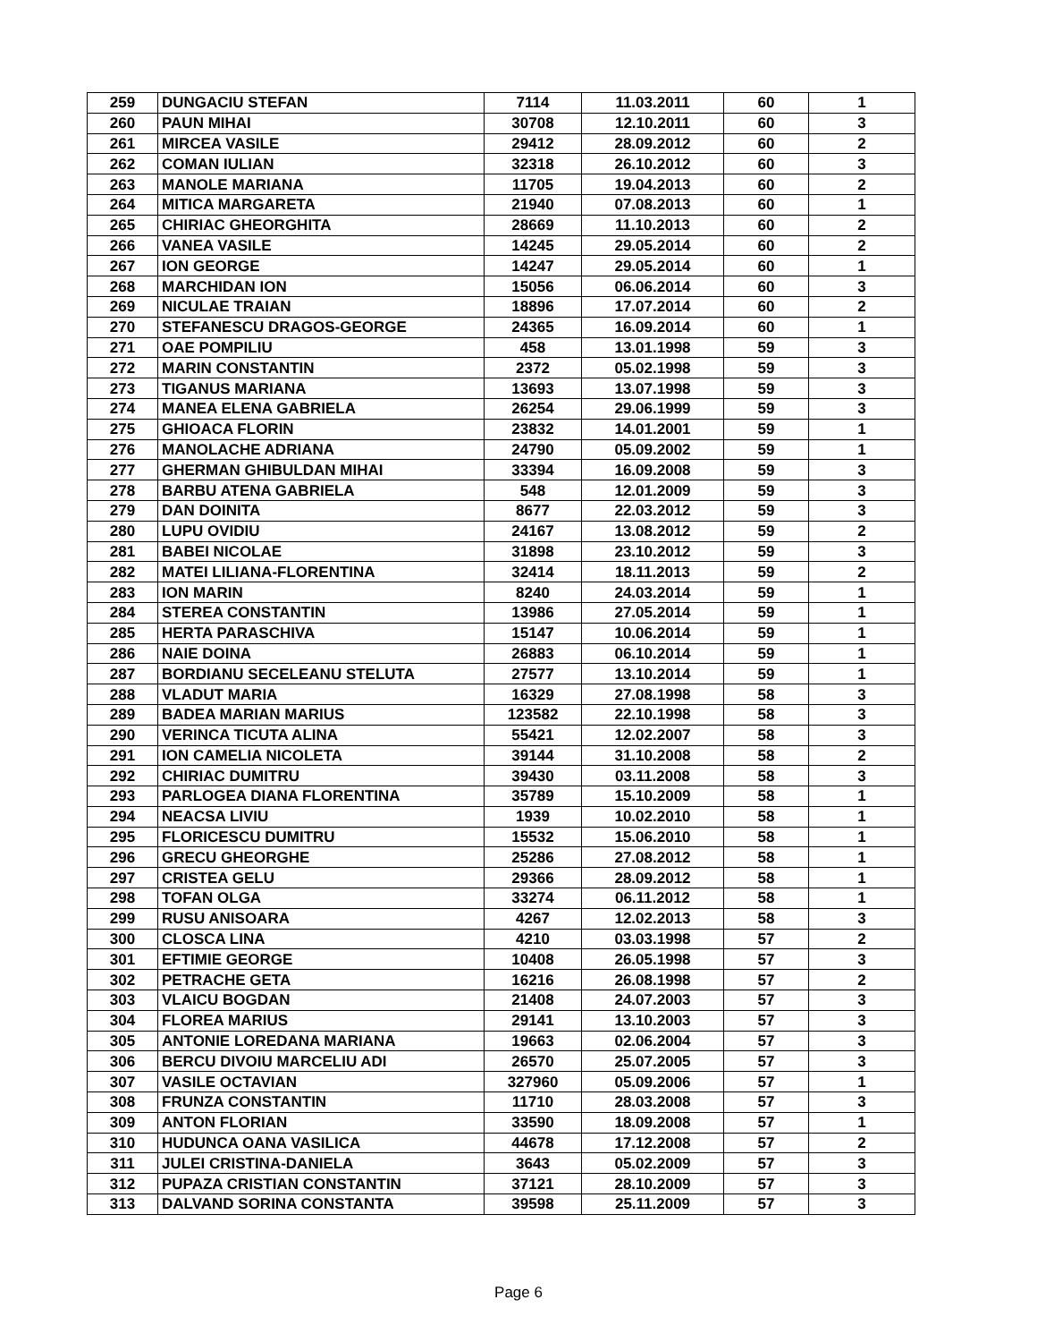| 259 | DUNGACIU STEFAN | 7114 | 11.03.2011 | 60 | 1 |
| 260 | PAUN MIHAI | 30708 | 12.10.2011 | 60 | 3 |
| 261 | MIRCEA VASILE | 29412 | 28.09.2012 | 60 | 2 |
| 262 | COMAN IULIAN | 32318 | 26.10.2012 | 60 | 3 |
| 263 | MANOLE MARIANA | 11705 | 19.04.2013 | 60 | 2 |
| 264 | MITICA MARGARETA | 21940 | 07.08.2013 | 60 | 1 |
| 265 | CHIRIAC GHEORGHITA | 28669 | 11.10.2013 | 60 | 2 |
| 266 | VANEA VASILE | 14245 | 29.05.2014 | 60 | 2 |
| 267 | ION GEORGE | 14247 | 29.05.2014 | 60 | 1 |
| 268 | MARCHIDAN ION | 15056 | 06.06.2014 | 60 | 3 |
| 269 | NICULAE TRAIAN | 18896 | 17.07.2014 | 60 | 2 |
| 270 | STEFANESCU DRAGOS-GEORGE | 24365 | 16.09.2014 | 60 | 1 |
| 271 | OAE POMPILIU | 458 | 13.01.1998 | 59 | 3 |
| 272 | MARIN CONSTANTIN | 2372 | 05.02.1998 | 59 | 3 |
| 273 | TIGANUS MARIANA | 13693 | 13.07.1998 | 59 | 3 |
| 274 | MANEA ELENA GABRIELA | 26254 | 29.06.1999 | 59 | 3 |
| 275 | GHIOACA FLORIN | 23832 | 14.01.2001 | 59 | 1 |
| 276 | MANOLACHE ADRIANA | 24790 | 05.09.2002 | 59 | 1 |
| 277 | GHERMAN GHIBULDAN MIHAI | 33394 | 16.09.2008 | 59 | 3 |
| 278 | BARBU ATENA GABRIELA | 548 | 12.01.2009 | 59 | 3 |
| 279 | DAN DOINITA | 8677 | 22.03.2012 | 59 | 3 |
| 280 | LUPU OVIDIU | 24167 | 13.08.2012 | 59 | 2 |
| 281 | BABEI NICOLAE | 31898 | 23.10.2012 | 59 | 3 |
| 282 | MATEI LILIANA-FLORENTINA | 32414 | 18.11.2013 | 59 | 2 |
| 283 | ION MARIN | 8240 | 24.03.2014 | 59 | 1 |
| 284 | STEREA CONSTANTIN | 13986 | 27.05.2014 | 59 | 1 |
| 285 | HERTA PARASCHIVA | 15147 | 10.06.2014 | 59 | 1 |
| 286 | NAIE DOINA | 26883 | 06.10.2014 | 59 | 1 |
| 287 | BORDIANU SECELEANU STELUTA | 27577 | 13.10.2014 | 59 | 1 |
| 288 | VLADUT MARIA | 16329 | 27.08.1998 | 58 | 3 |
| 289 | BADEA MARIAN MARIUS | 123582 | 22.10.1998 | 58 | 3 |
| 290 | VERINCA TICUTA ALINA | 55421 | 12.02.2007 | 58 | 3 |
| 291 | ION CAMELIA NICOLETA | 39144 | 31.10.2008 | 58 | 2 |
| 292 | CHIRIAC DUMITRU | 39430 | 03.11.2008 | 58 | 3 |
| 293 | PARLOGEA DIANA FLORENTINA | 35789 | 15.10.2009 | 58 | 1 |
| 294 | NEACSA LIVIU | 1939 | 10.02.2010 | 58 | 1 |
| 295 | FLORICESCU DUMITRU | 15532 | 15.06.2010 | 58 | 1 |
| 296 | GRECU GHEORGHE | 25286 | 27.08.2012 | 58 | 1 |
| 297 | CRISTEA GELU | 29366 | 28.09.2012 | 58 | 1 |
| 298 | TOFAN OLGA | 33274 | 06.11.2012 | 58 | 1 |
| 299 | RUSU ANISOARA | 4267 | 12.02.2013 | 58 | 3 |
| 300 | CLOSCA LINA | 4210 | 03.03.1998 | 57 | 2 |
| 301 | EFTIMIE GEORGE | 10408 | 26.05.1998 | 57 | 3 |
| 302 | PETRACHE GETA | 16216 | 26.08.1998 | 57 | 2 |
| 303 | VLAICU BOGDAN | 21408 | 24.07.2003 | 57 | 3 |
| 304 | FLOREA MARIUS | 29141 | 13.10.2003 | 57 | 3 |
| 305 | ANTONIE LOREDANA MARIANA | 19663 | 02.06.2004 | 57 | 3 |
| 306 | BERCU DIVOIU MARCELIU ADI | 26570 | 25.07.2005 | 57 | 3 |
| 307 | VASILE OCTAVIAN | 327960 | 05.09.2006 | 57 | 1 |
| 308 | FRUNZA CONSTANTIN | 11710 | 28.03.2008 | 57 | 3 |
| 309 | ANTON FLORIAN | 33590 | 18.09.2008 | 57 | 1 |
| 310 | HUDUNCA OANA VASILICA | 44678 | 17.12.2008 | 57 | 2 |
| 311 | JULEI CRISTINA-DANIELA | 3643 | 05.02.2009 | 57 | 3 |
| 312 | PUPAZA CRISTIAN CONSTANTIN | 37121 | 28.10.2009 | 57 | 3 |
| 313 | DALVAND SORINA CONSTANTA | 39598 | 25.11.2009 | 57 | 3 |
Page 6